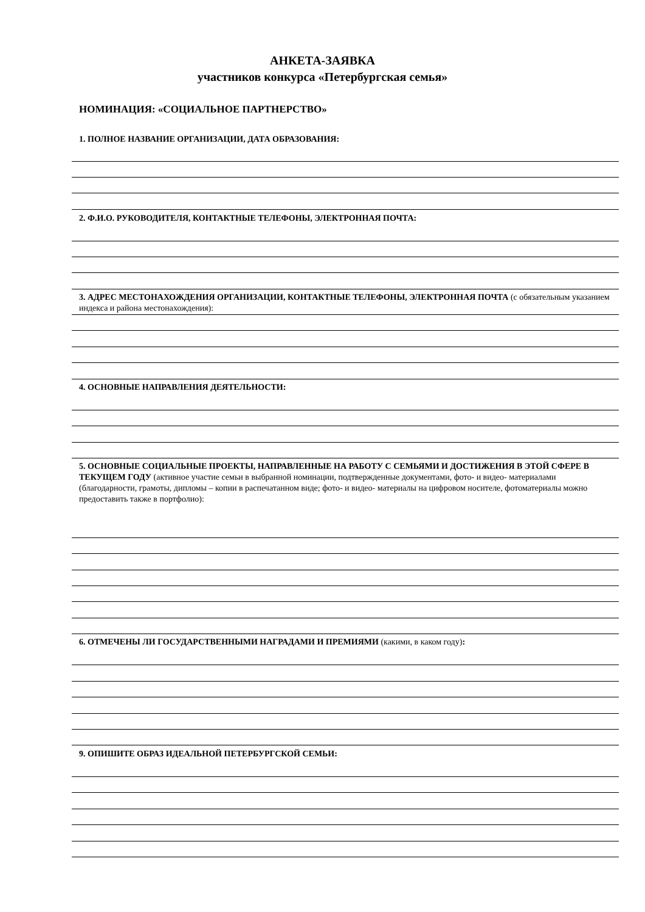АНКЕТА-ЗАЯВКА
участников конкурса «Петербургская семья»
НОМИНАЦИЯ: «СОЦИАЛЬНОЕ ПАРТНЕРСТВО»
1. ПОЛНОЕ НАЗВАНИЕ ОРГАНИЗАЦИИ, ДАТА ОБРАЗОВАНИЯ:
2. Ф.И.О. РУКОВОДИТЕЛЯ, КОНТАКТНЫЕ ТЕЛЕФОНЫ, ЭЛЕКТРОННАЯ ПОЧТА:
3. АДРЕС МЕСТОНАХОЖДЕНИЯ ОРГАНИЗАЦИИ, КОНТАКТНЫЕ ТЕЛЕФОНЫ, ЭЛЕКТРОННАЯ ПОЧТА (с обязательным указанием индекса и района местонахождения):
4. ОСНОВНЫЕ НАПРАВЛЕНИЯ ДЕЯТЕЛЬНОСТИ:
5. ОСНОВНЫЕ СОЦИАЛЬНЫЕ ПРОЕКТЫ, НАПРАВЛЕННЫЕ НА РАБОТУ С СЕМЬЯМИ И ДОСТИЖЕНИЯ В ЭТОЙ СФЕРЕ В ТЕКУЩЕМ ГОДУ (активное участие семьи в выбранной номинации, подтвержденные документами, фото- и видео- материалами (благодарности, грамоты, дипломы – копии в распечатанном виде; фото- и видео- материалы на цифровом носителе, фотоматериалы можно предоставить также в портфолио):
6. ОТМЕЧЕНЫ ЛИ ГОСУДАРСТВЕННЫМИ НАГРАДАМИ И ПРЕМИЯМИ (какими, в каком году):
9. ОПИШИТЕ ОБРАЗ ИДЕАЛЬНОЙ ПЕТЕРБУРГСКОЙ СЕМЬИ: